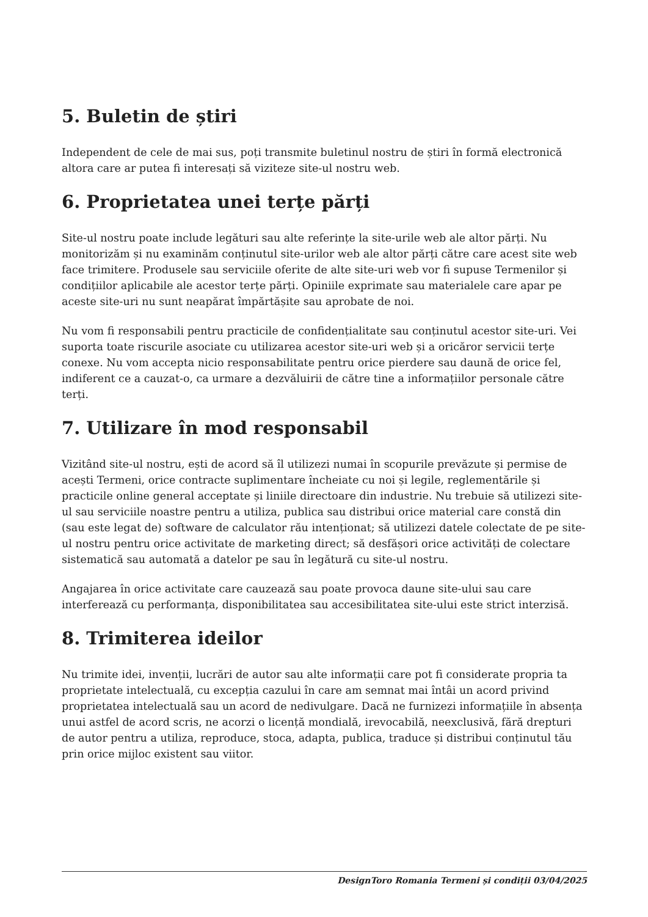5. Buletin de știri
Independent de cele de mai sus, poți transmite buletinul nostru de știri în formă electronică altora care ar putea fi interesați să viziteze site-ul nostru web.
6. Proprietatea unei terțe părți
Site-ul nostru poate include legături sau alte referințe la site-urile web ale altor părți. Nu monitorizăm și nu examinăm conținutul site-urilor web ale altor părți către care acest site web face trimitere. Produsele sau serviciile oferite de alte site-uri web vor fi supuse Termenilor și condițiilor aplicabile ale acestor terțe părți. Opiniile exprimate sau materialele care apar pe aceste site-uri nu sunt neapărat împărtășite sau aprobate de noi.
Nu vom fi responsabili pentru practicile de confidențialitate sau conținutul acestor site-uri. Vei suporta toate riscurile asociate cu utilizarea acestor site-uri web și a oricăror servicii terțe conexe. Nu vom accepta nicio responsabilitate pentru orice pierdere sau daună de orice fel, indiferent ce a cauzat-o, ca urmare a dezvăluirii de către tine a informațiilor personale către terți.
7. Utilizare în mod responsabil
Vizitând site-ul nostru, ești de acord să îl utilizezi numai în scopurile prevăzute și permise de acești Termeni, orice contracte suplimentare încheiate cu noi și legile, reglementările și practicile online general acceptate și liniile directoare din industrie. Nu trebuie să utilizezi site-ul sau serviciile noastre pentru a utiliza, publica sau distribui orice material care constă din (sau este legat de) software de calculator rău intenționat; să utilizezi datele colectate de pe site-ul nostru pentru orice activitate de marketing direct; să desfășori orice activități de colectare sistematică sau automată a datelor pe sau în legătură cu site-ul nostru.
Angajarea în orice activitate care cauzează sau poate provoca daune site-ului sau care interferează cu performanța, disponibilitatea sau accesibilitatea site-ului este strict interzisă.
8. Trimiterea ideilor
Nu trimite idei, invenții, lucrări de autor sau alte informații care pot fi considerate propria ta proprietate intelectuală, cu excepția cazului în care am semnat mai întâi un acord privind proprietatea intelectuală sau un acord de nedivulgare. Dacă ne furnizezi informațiile în absența unui astfel de acord scris, ne acorzi o licență mondială, irevocabilă, neexclusivă, fără drepturi de autor pentru a utiliza, reproduce, stoca, adapta, publica, traduce și distribui conținutul tău prin orice mijloc existent sau viitor.
DesignToro Romania Termeni și condiții 03/04/2025